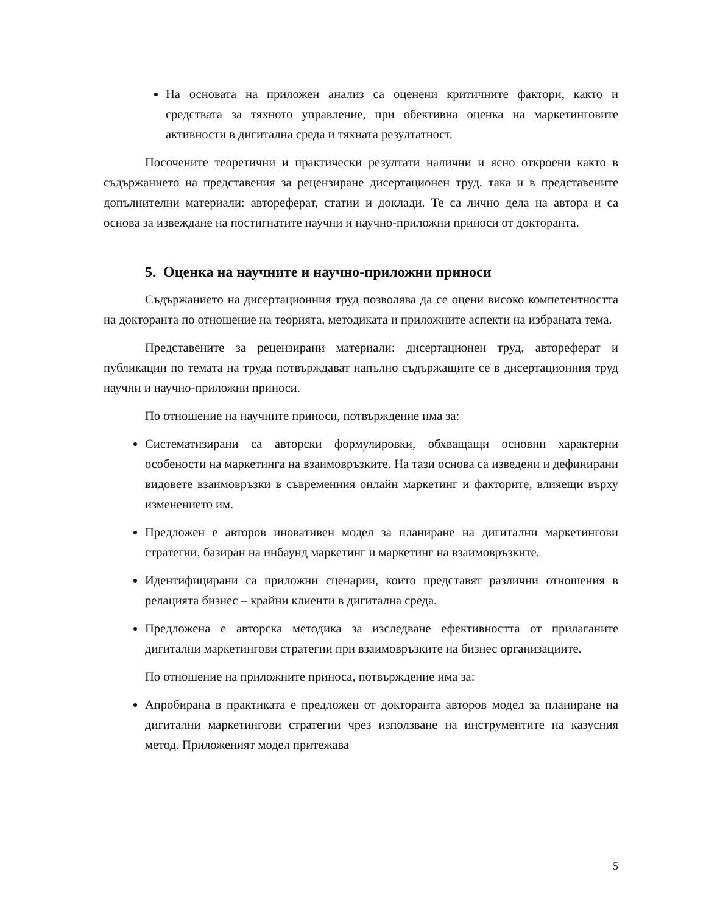На основата на приложен анализ са оценени критичните фактори, както и средствата за тяхното управление, при обективна оценка на маркетинговите активности в дигитална среда и тяхната резултатност.
Посочените теоретични и практически резултати налични и ясно откроени както в съдържанието на представения за рецензиране дисертационен труд, така и в представените допълнителни материали: автореферат, статии и доклади. Те са лично дела на автора и са основа за извеждане на постигнатите научни и научно-приложни приноси от докторанта.
5. Оценка на научните и научно-приложни приноси
Съдържанието на дисертационния труд позволява да се оцени високо компетентността на докторанта по отношение на теорията, методиката и приложните аспекти на избраната тема.
Представените за рецензирани материали: дисертационен труд, автореферат и публикации по темата на труда потвърждават напълно съдържащите се в дисертационния труд научни и научно-приложни приноси.
По отношение на научните приноси, потвърждение има за:
Систематизирани са авторски формулировки, обхващащи основни характерни особености на маркетинга на взаимовръзките. На тази основа са изведени и дефинирани видовете взаимовръзки в съвременния онлайн маркетинг и факторите, влияещи върху изменението им.
Предложен е авторов иновативен модел за планиране на дигитални маркетингови стратегии, базиран на инбаунд маркетинг и маркетинг на взаимовръзките.
Идентифицирани са приложни сценарии, които представят различни отношения в релацията бизнес – крайни клиенти в дигитална среда.
Предложена е авторска методика за изследване ефективността от прилаганите дигитални маркетингови стратегии при взаимовръзките на бизнес организациите.
По отношение на приложните приноса, потвърждение има за:
Апробирана в практиката е предложен от докторанта авторов модел за планиране на дигитални маркетингови стратегии чрез използване на инструментите на казусния метод. Приложеният модел притежава
5